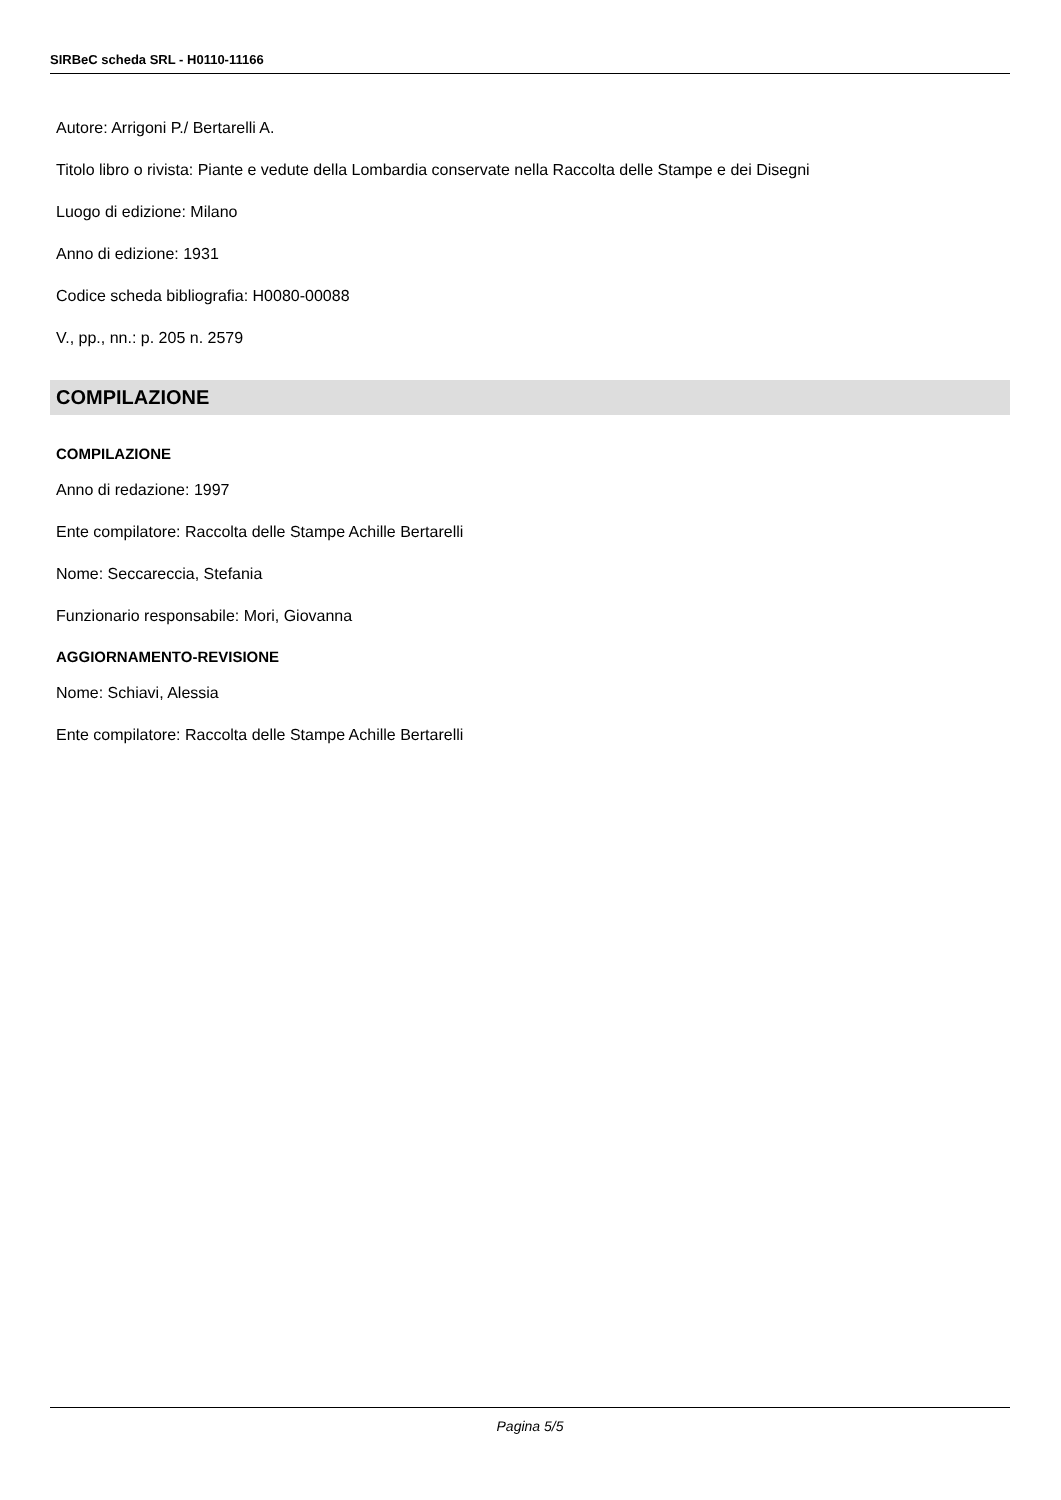SIRBeC scheda SRL - H0110-11166
Autore: Arrigoni P./ Bertarelli A.
Titolo libro o rivista: Piante e vedute della Lombardia conservate nella Raccolta delle Stampe e dei Disegni
Luogo di edizione: Milano
Anno di edizione: 1931
Codice scheda bibliografia: H0080-00088
V., pp., nn.: p. 205 n. 2579
COMPILAZIONE
COMPILAZIONE
Anno di redazione: 1997
Ente compilatore: Raccolta delle Stampe Achille Bertarelli
Nome: Seccareccia, Stefania
Funzionario responsabile: Mori, Giovanna
AGGIORNAMENTO-REVISIONE
Nome: Schiavi, Alessia
Ente compilatore: Raccolta delle Stampe Achille Bertarelli
Pagina 5/5